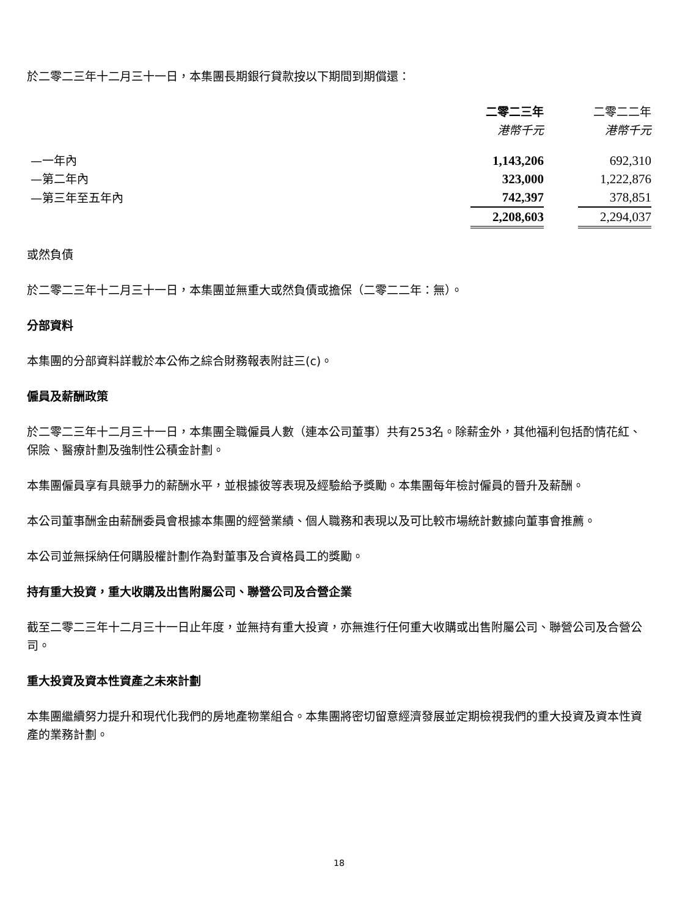於二零二三年十二月三十一日，本集團長期銀行貸款按以下期間到期償還：
| | 二零二三年 | | 二零二二年 |
| --- | --- | --- | --- |
| | 港幣千元 | | 港幣千元 |
| —一年內 | 1,143,206 | | 692,310 |
| —第二年內 | 323,000 | | 1,222,876 |
| —第三年至五年內 | 742,397 | | 378,851 |
| | 2,208,603 | | 2,294,037 |
或然負債
於二零二三年十二月三十一日，本集團並無重大或然負債或擔保（二零二二年：無）。
分部資料
本集團的分部資料詳載於本公佈之綜合財務報表附註三(c)。
僱員及薪酬政策
於二零二三年十二月三十一日，本集團全職僱員人數（連本公司董事）共有253名。除薪金外，其他福利包括酌情花紅、保險、醫療計劃及強制性公積金計劃。
本集團僱員享有具競爭力的薪酬水平，並根據彼等表現及經驗給予獎勵。本集團每年檢討僱員的晉升及薪酬。
本公司董事酬金由薪酬委員會根據本集團的經營業績、個人職務和表現以及可比較市場統計數據向董事會推薦。
本公司並無採納任何購股權計劃作為對董事及合資格員工的獎勵。
持有重大投資，重大收購及出售附屬公司、聯營公司及合營企業
截至二零二三年十二月三十一日止年度，並無持有重大投資，亦無進行任何重大收購或出售附屬公司、聯營公司及合營公司。
重大投資及資本性資產之未來計劃
本集團繼續努力提升和現代化我們的房地產物業組合。本集團將密切留意經濟發展並定期檢視我們的重大投資及資本性資產的業務計劃。
18